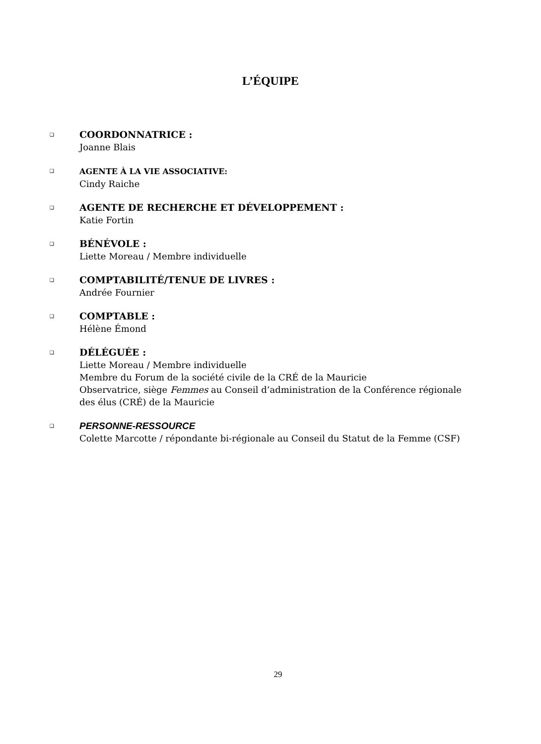L’ÉQUIPE
❑
COORDONNATRICE :
Joanne Blais
❑
AGENTE À LA VIE ASSOCIATIVE:
Cindy Raiche
❑
AGENTE DE RECHERCHE ET DÉVELOPPEMENT :
Katie Fortin
❑
BÉNÉVOLE :
Liette Moreau / Membre individuelle
❑
COMPTABILITÉ/TENUE DE LIVRES :
Andrée Fournier
❑
COMPTABLE :
Hélène Émond
❑
DÉLÉGUÉE :
Liette Moreau / Membre individuelle
Membre du Forum de la société civile de la CRÉ de la Mauricie
Observatrice, siège Femmes au Conseil d’administration de la Conférence régionale des élus (CRÉ) de la Mauricie
❑
PERSONNE-RESSOURCE
Colette Marcotte / répondante bi-régionale au Conseil du Statut de la Femme (CSF)
29